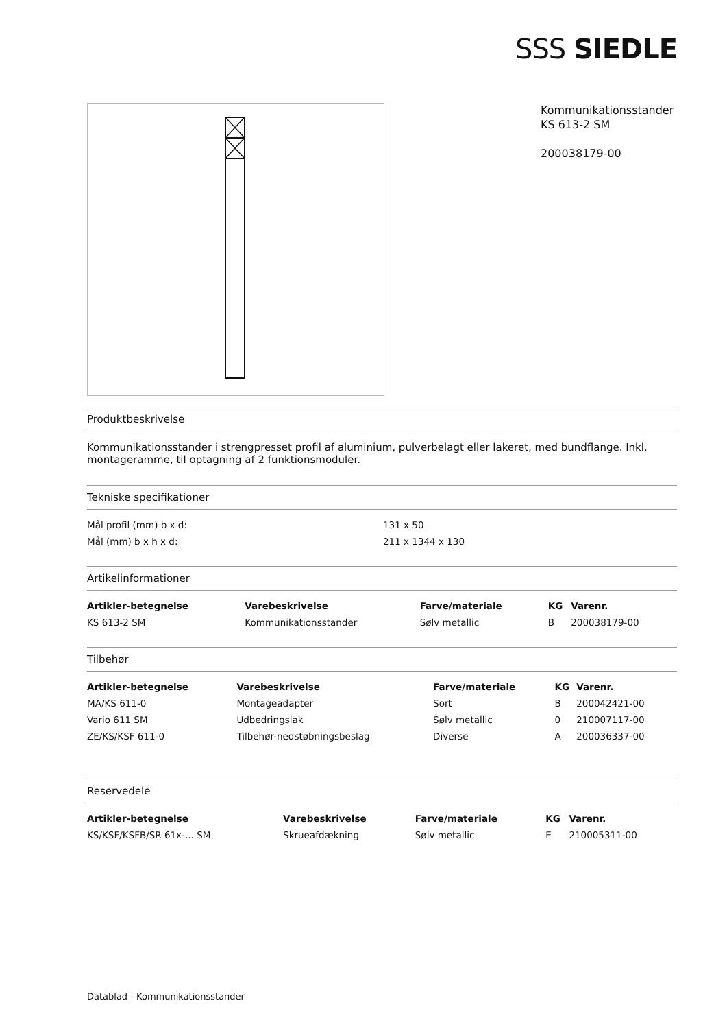SSS SIEDLE
Kommunikationsstander
KS 613-2 SM
200038179-00
Produktbeskrivelse
Kommunikationsstander i strengpresset profil af aluminium, pulverbelagt eller lakeret, med bundflange. Inkl. montageramme, til optagning af 2 funktionsmoduler.
Tekniske specifikationer
| Mål profil (mm) b x d: | 131 x 50 |
| Mål (mm) b x h x d: | 211 x 1344 x 130 |
Artikelinformationer
| Artikler-betegnelse | Varebeskrivelse | Farve/materiale | KG | Varenr. |
| --- | --- | --- | --- | --- |
| KS 613-2 SM | Kommunikationsstander | Sølv metallic | B | 200038179-00 |
Tilbehør
| Artikler-betegnelse | Varebeskrivelse | Farve/materiale | KG | Varenr. |
| --- | --- | --- | --- | --- |
| MA/KS 611-0 | Montageadapter | Sort | B | 200042421-00 |
| Vario 611 SM | Udbedringslak | Sølv metallic | 0 | 210007117-00 |
| ZE/KS/KSF 611-0 | Tilbehør-nedstøbningsbeslag | Diverse | A | 200036337-00 |
Reservedele
| Artikler-betegnelse | Varebeskrivelse | Farve/materiale | KG | Varenr. |
| --- | --- | --- | --- | --- |
| KS/KSF/KSFB/SR 61x-... SM | Skrueafdækning | Sølv metallic | E | 210005311-00 |
Datablad - Kommunikationsstander